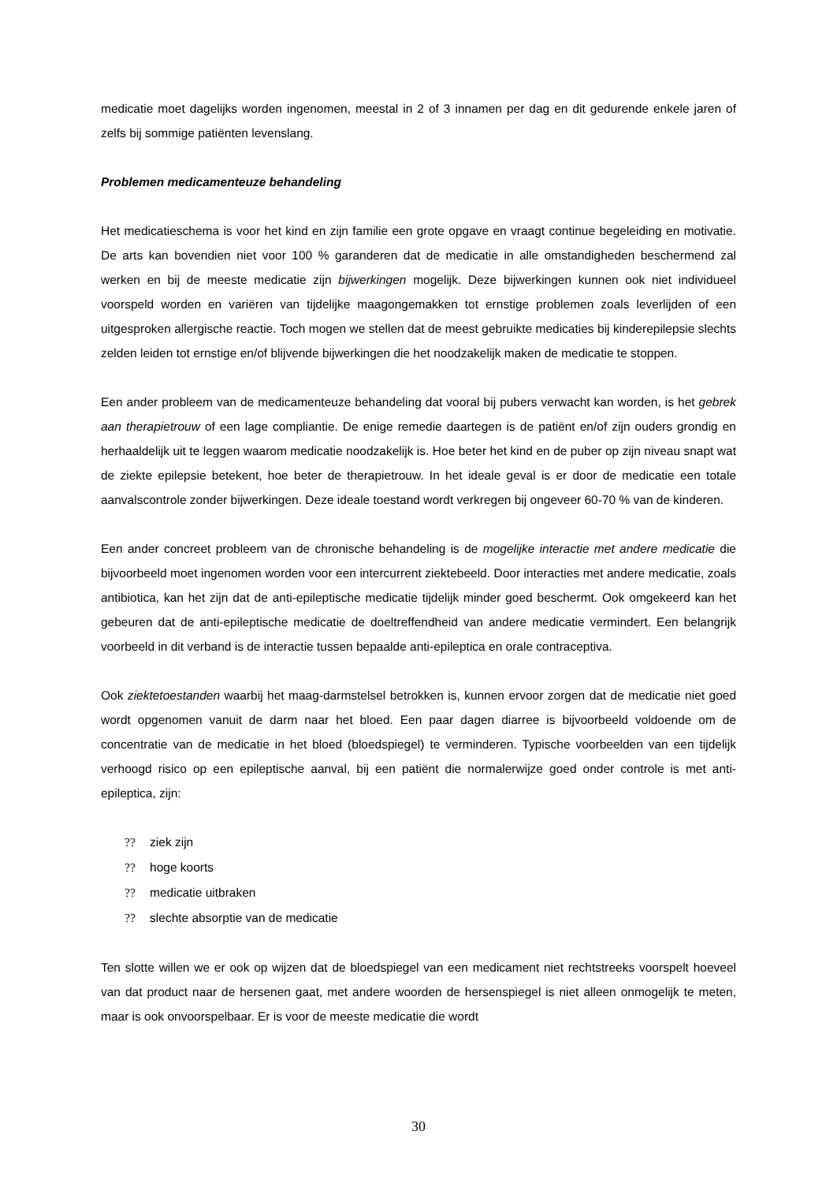medicatie moet dagelijks worden ingenomen, meestal in 2 of 3 innamen per dag en dit gedurende enkele jaren of zelfs bij sommige patiënten levenslang.
Problemen medicamenteuze behandeling
Het medicatieschema is voor het kind en zijn familie een grote opgave en vraagt continue begeleiding en motivatie. De arts kan bovendien niet voor 100 % garanderen dat de medicatie in alle omstandigheden beschermend zal werken en bij de meeste medicatie zijn bijwerkingen mogelijk. Deze bijwerkingen kunnen ook niet individueel voorspeld worden en variëren van tijdelijke maagongemakken tot ernstige problemen zoals leverlijden of een uitgesproken allergische reactie. Toch mogen we stellen dat de meest gebruikte medicaties bij kinderepilepsie slechts zelden leiden tot ernstige en/of blijvende bijwerkingen die het noodzakelijk maken de medicatie te stoppen.
Een ander probleem van de medicamenteuze behandeling dat vooral bij pubers verwacht kan worden, is het gebrek aan therapietrouw of een lage compliantie. De enige remedie daartegen is de patiënt en/of zijn ouders grondig en herhaaldelijk uit te leggen waarom medicatie noodzakelijk is. Hoe beter het kind en de puber op zijn niveau snapt wat de ziekte epilepsie betekent, hoe beter de therapietrouw. In het ideale geval is er door de medicatie een totale aanvalscontrole zonder bijwerkingen. Deze ideale toestand wordt verkregen bij ongeveer 60-70 % van de kinderen.
Een ander concreet probleem van de chronische behandeling is de mogelijke interactie met andere medicatie die bijvoorbeeld moet ingenomen worden voor een intercurrent ziektebeeld. Door interacties met andere medicatie, zoals antibiotica, kan het zijn dat de anti-epileptische medicatie tijdelijk minder goed beschermt. Ook omgekeerd kan het gebeuren dat de anti-epileptische medicatie de doeltreffendheid van andere medicatie vermindert. Een belangrijk voorbeeld in dit verband is de interactie tussen bepaalde anti-epileptica en orale contraceptiva.
Ook ziektetoestanden waarbij het maag-darmstelsel betrokken is, kunnen ervoor zorgen dat de medicatie niet goed wordt opgenomen vanuit de darm naar het bloed. Een paar dagen diarree is bijvoorbeeld voldoende om de concentratie van de medicatie in het bloed (bloedspiegel) te verminderen. Typische voorbeelden van een tijdelijk verhoogd risico op een epileptische aanval, bij een patiënt die normalerwijze goed onder controle is met anti-epileptica, zijn:
?? ziek zijn
?? hoge koorts
?? medicatie uitbraken
?? slechte absorptie van de medicatie
Ten slotte willen we er ook op wijzen dat de bloedspiegel van een medicament niet rechtstreeks voorspelt hoeveel van dat product naar de hersenen gaat, met andere woorden de hersenspiegel is niet alleen onmogelijk te meten, maar is ook onvoorspelbaar. Er is voor de meeste medicatie die wordt
30